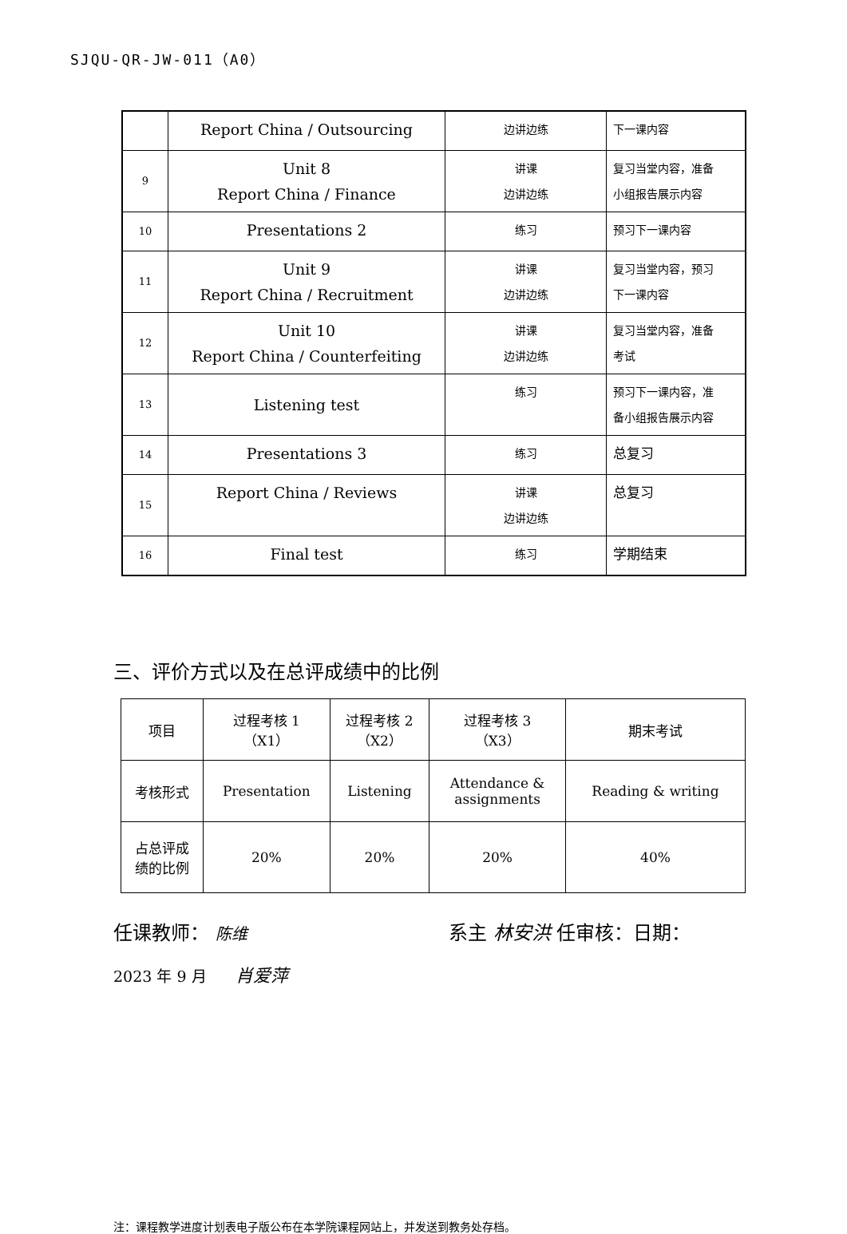SJQU-QR-JW-011（A0）
| | Report China / Outsourcing | 边讲边练 | 下一课内容 |
| 9 | Unit 8 Report China / Finance | 讲课 边讲边练 | 复习当堂内容，准备 小组报告展示内容 |
| 10 | Presentations 2 | 练习 | 预习下一课内容 |
| 11 | Unit 9 Report China / Recruitment | 讲课 边讲边练 | 复习当堂内容，预习 下一课内容 |
| 12 | Unit 10 Report China / Counterfeiting | 讲课 边讲边练 | 复习当堂内容，准备 考试 |
| 13 | Listening test | 练习 | 预习下一课内容，准 备小组报告展示内容 |
| 14 | Presentations 3 | 练习 | 总复习 |
| 15 | Report China / Reviews | 讲课 边讲边练 | 总复习 |
| 16 | Final test | 练习 | 学期结束 |
三、评价方式以及在总评成绩中的比例
| 项目 | 过程考核 1 （X1） | 过程考核 2 （X2） | 过程考核 3 （X3） | 期末考试 |
| 考核形式 | Presentation | Listening | Attendance & assignments | Reading & writing |
| 占总评成 绩的比例 | 20% | 20% | 20% | 40% |
任课教师： 陈维 系主 林安洪 任审核：日期：
2023 年 9 月 肖爱萍
注：课程教学进度计划表电子版公布在本学院课程网站上，并发送到教务处存档。